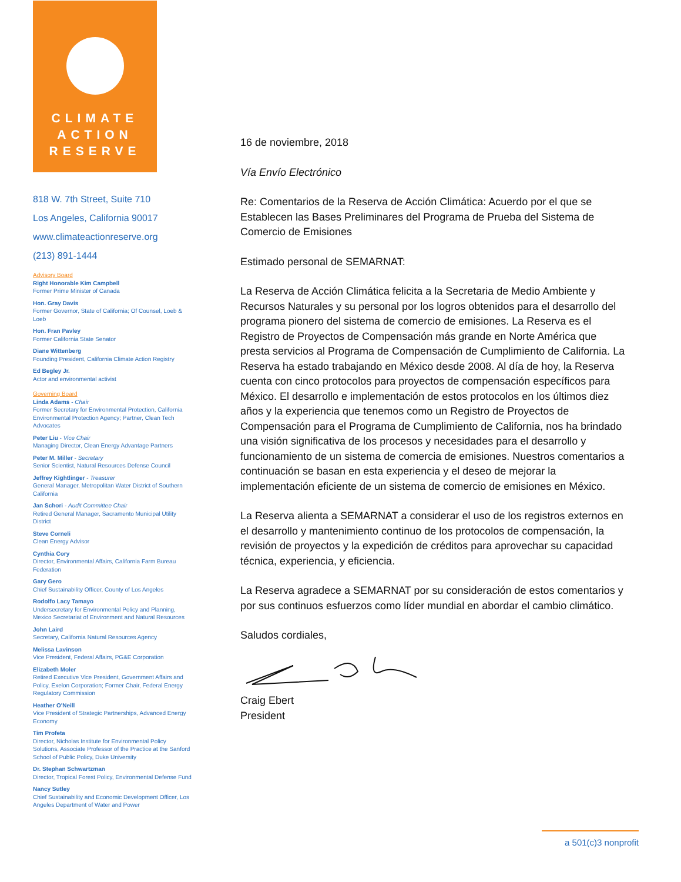CLIMATE
ACTION
RESERVE
818 W. 7th Street, Suite 710
Los Angeles, California 90017
www.climateactionreserve.org
(213) 891-1444
Advisory Board
Right Honorable Kim Campbell
Former Prime Minister of Canada
Hon. Gray Davis
Former Governor, State of California; Of Counsel, Loeb & Loeb
Hon. Fran Pavley
Former California State Senator
Diane Wittenberg
Founding President, California Climate Action Registry
Ed Begley Jr.
Actor and environmental activist
Governing Board
Linda Adams - Chair
Former Secretary for Environmental Protection, California Environmental Protection Agency; Partner, Clean Tech Advocates
Peter Liu - Vice Chair
Managing Director, Clean Energy Advantage Partners
Peter M. Miller - Secretary
Senior Scientist, Natural Resources Defense Council
Jeffrey Kightlinger - Treasurer
General Manager, Metropolitan Water District of Southern California
Jan Schori - Audit Committee Chair
Retired General Manager, Sacramento Municipal Utility District
Steve Corneli
Clean Energy Advisor
Cynthia Cory
Director, Environmental Affairs, California Farm Bureau Federation
Gary Gero
Chief Sustainability Officer, County of Los Angeles
Rodolfo Lacy Tamayo
Undersecretary for Environmental Policy and Planning, Mexico Secretariat of Environment and Natural Resources
John Laird
Secretary, California Natural Resources Agency
Melissa Lavinson
Vice President, Federal Affairs, PG&E Corporation
Elizabeth Moler
Retired Executive Vice President, Government Affairs and Policy, Exelon Corporation; Former Chair, Federal Energy Regulatory Commission
Heather O'Neill
Vice President of Strategic Partnerships, Advanced Energy Economy
Tim Profeta
Director, Nicholas Institute for Environmental Policy Solutions, Associate Professor of the Practice at the Sanford School of Public Policy, Duke University
Dr. Stephan Schwartzman
Director, Tropical Forest Policy, Environmental Defense Fund
Nancy Sutley
Chief Sustainability and Economic Development Officer, Los Angeles Department of Water and Power
16 de noviembre, 2018
Vía Envío Electrónico
Re: Comentarios de la Reserva de Acción Climática: Acuerdo por el que se Establecen las Bases Preliminares del Programa de Prueba del Sistema de Comercio de Emisiones
Estimado personal de SEMARNAT:
La Reserva de Acción Climática felicita a la Secretaria de Medio Ambiente y Recursos Naturales y su personal por los logros obtenidos para el desarrollo del programa pionero del sistema de comercio de emisiones. La Reserva es el Registro de Proyectos de Compensación más grande en Norte América que presta servicios al Programa de Compensación de Cumplimiento de California. La Reserva ha estado trabajando en México desde 2008. Al día de hoy, la Reserva cuenta con cinco protocolos para proyectos de compensación específicos para México. El desarrollo e implementación de estos protocolos en los últimos diez años y la experiencia que tenemos como un Registro de Proyectos de Compensación para el Programa de Cumplimiento de California, nos ha brindado una visión significativa de los procesos y necesidades para el desarrollo y funcionamiento de un sistema de comercia de emisiones. Nuestros comentarios a continuación se basan en esta experiencia y el deseo de mejorar la implementación eficiente de un sistema de comercio de emisiones en México.
La Reserva alienta a SEMARNAT a considerar el uso de los registros externos en el desarrollo y mantenimiento continuo de los protocolos de compensación, la revisión de proyectos y la expedición de créditos para aprovechar su capacidad técnica, experiencia, y eficiencia.
La Reserva agradece a SEMARNAT por su consideración de estos comentarios y por sus continuos esfuerzos como líder mundial en abordar el cambio climático.
Saludos cordiales,
Craig Ebert
President
a 501(c)3 nonprofit